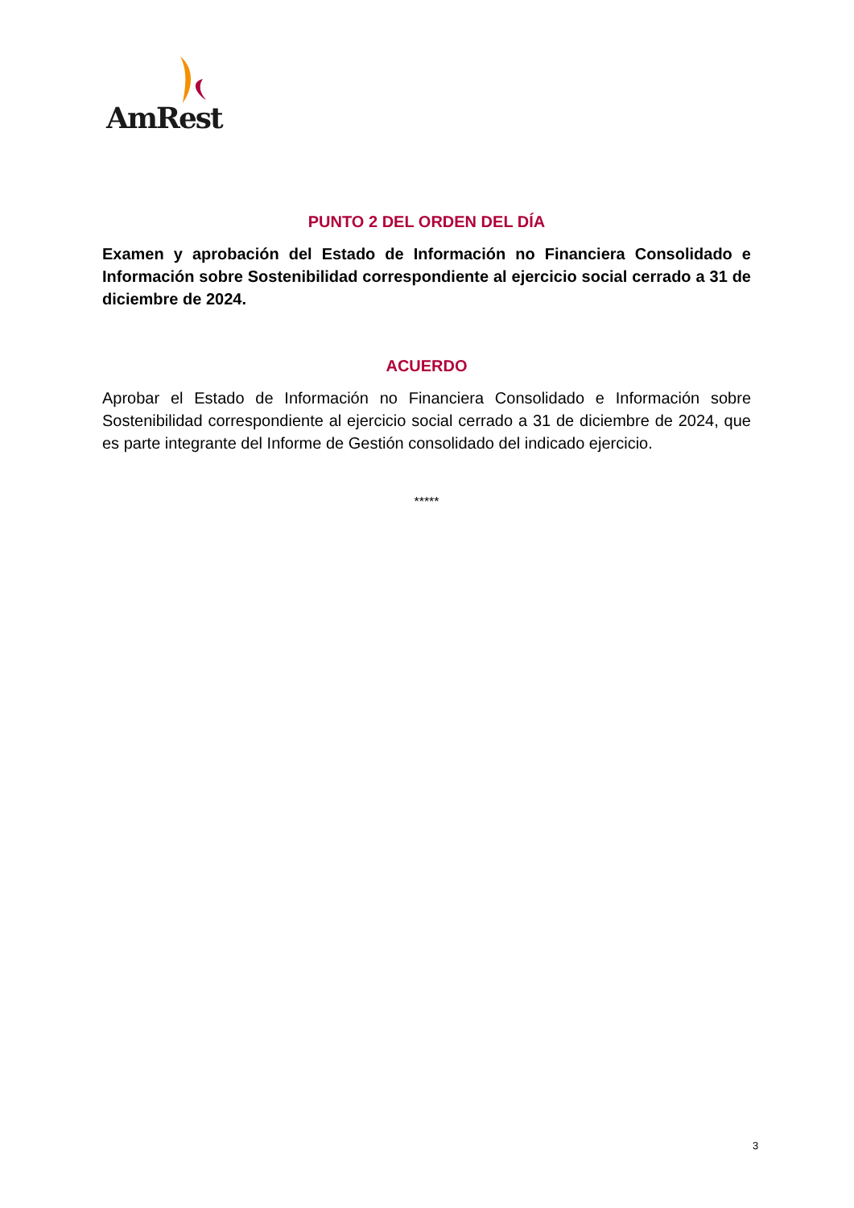AmRest
PUNTO 2 DEL ORDEN DEL DÍA
Examen y aprobación del Estado de Información no Financiera Consolidado e Información sobre Sostenibilidad correspondiente al ejercicio social cerrado a 31 de diciembre de 2024.
ACUERDO
Aprobar el Estado de Información no Financiera Consolidado e Información sobre Sostenibilidad correspondiente al ejercicio social cerrado a 31 de diciembre de 2024, que es parte integrante del Informe de Gestión consolidado del indicado ejercicio.
*****
3